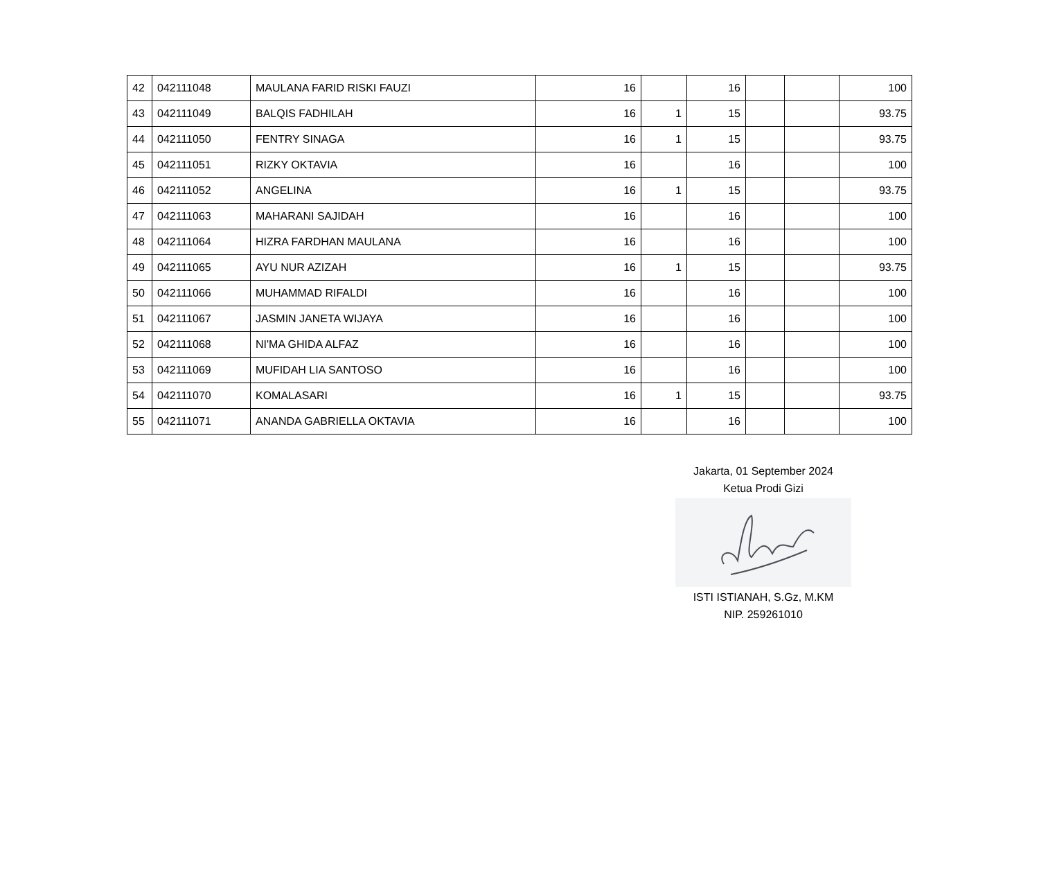| 42 | 042111048 | MAULANA FARID RISKI FAUZI | 16 | | 16 | | | 100 |
| 43 | 042111049 | BALQIS FADHILAH | 16 | 1 | 15 | | | 93.75 |
| 44 | 042111050 | FENTRY SINAGA | 16 | 1 | 15 | | | 93.75 |
| 45 | 042111051 | RIZKY OKTAVIA | 16 | | 16 | | | 100 |
| 46 | 042111052 | ANGELINA | 16 | 1 | 15 | | | 93.75 |
| 47 | 042111063 | MAHARANI SAJIDAH | 16 | | 16 | | | 100 |
| 48 | 042111064 | HIZRA FARDHAN MAULANA | 16 | | 16 | | | 100 |
| 49 | 042111065 | AYU NUR AZIZAH | 16 | 1 | 15 | | | 93.75 |
| 50 | 042111066 | MUHAMMAD RIFALDI | 16 | | 16 | | | 100 |
| 51 | 042111067 | JASMIN JANETA WIJAYA | 16 | | 16 | | | 100 |
| 52 | 042111068 | NI'MA GHIDA ALFAZ | 16 | | 16 | | | 100 |
| 53 | 042111069 | MUFIDAH LIA SANTOSO | 16 | | 16 | | | 100 |
| 54 | 042111070 | KOMALASARI | 16 | 1 | 15 | | | 93.75 |
| 55 | 042111071 | ANANDA GABRIELLA OKTAVIA | 16 | | 16 | | | 100 |
Jakarta, 01 September 2024
Ketua Prodi Gizi
ISTI ISTIANAH, S.Gz, M.KM
NIP. 259261010